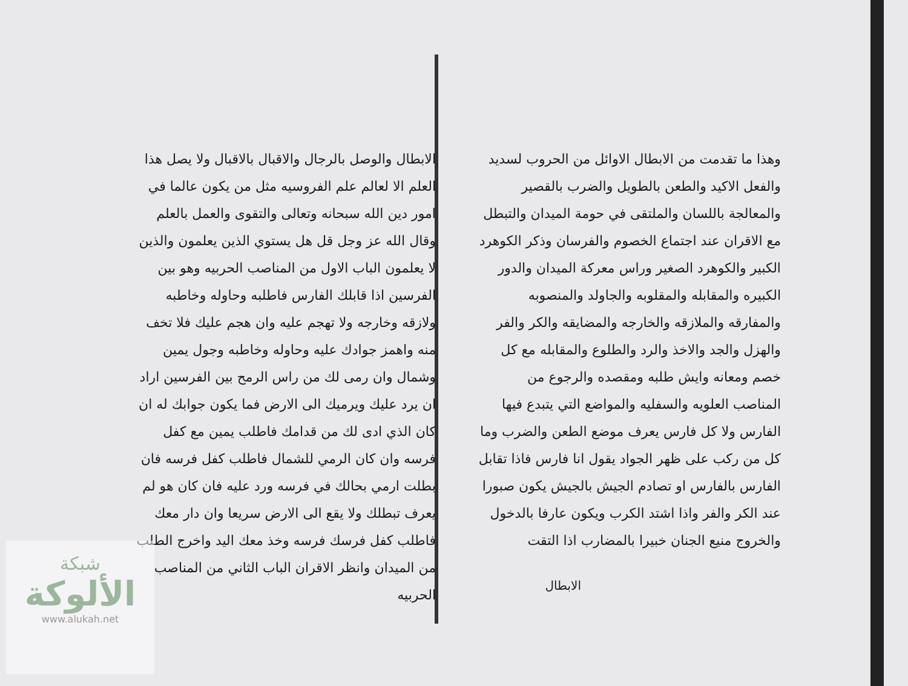وهذا ما تقدمت من الابطال الاوائل من الحروب لسديد والفعل الاكيد والطعن بالطويل والضرب بالقصير والمعالجة باللسان والملتقى في حومة الميدان والتبطل مع الاقران عند اجتماع الخصوم والفرسان وذكر الكوهرد الكبير والكوهرد الصغير وراس معركة الميدان والدور الكبيره والمقابله والمقلوبه والجاولد والمنصوبه والمفارقه والملازقه والخارجه والمضايقه والكر والفر والهزل والجد والاخذ والرد والطلوع والمقابله مع كل خصم ومعانه وايش طلبه ومقصده والرجوع من المناصب العلويه والسفليه والمواضع التي يتبدع فيها الفارس ولا كل فارس يعرف موضع الطعن والضرب وما كل من ركب على ظهر الجواد يقول انا فارس فاذا تقابل الفارس بالفارس او تصادم الجيش بالجيش يكون صبورا عند الكر والفر واذا اشتد الكرب ويكون عارفا بالدخول والخروج منيع الجنان خبيرا بالمضارب اذا التقت
الابطال
الابطال والوصل بالرجال والاقبال بالاقبال ولا يصل هذا العلم الا لعالم علم الفروسيه مثل من يكون عالما في امور دين الله سبحانه وتعالى والتقوى والعمل بالعلم وقال الله عز وجل قل هل يستوي الذين يعلمون والذين لا يعلمون الباب الاول من المناصب الحربيه وهو بين الفرسين اذا قابلك الفارس فاطلبه وحاوله وخاطبه ولازقه وخارجه ولا تهجم عليه وان هجم عليك فلا تخف منه واهمز جوادك عليه وحاوله وخاطبه وجول يمين وشمال وان رمى لك من راس الرمح بين الفرسين اراد ان يرد عليك ويرميك الى الارض فما يكون جوابك له ان كان الذي ادى لك من قدامك فاطلب يمين مع كفل فرسه وان كان الرمي للشمال فاطلب كفل فرسه فان بطلت ارمي بحالك في فرسه ورد عليه فان كان هو لم يعرف تبطلك ولا يقع الى الارض سريعا وان دار معك فاطلب كفل فرسك فرسه وخذ معك اليد واخرج الطلب من الميدان وانظر الاقران الباب الثاني من المناصب الحربيه
شبكة
الألوكة
www.alukah.net